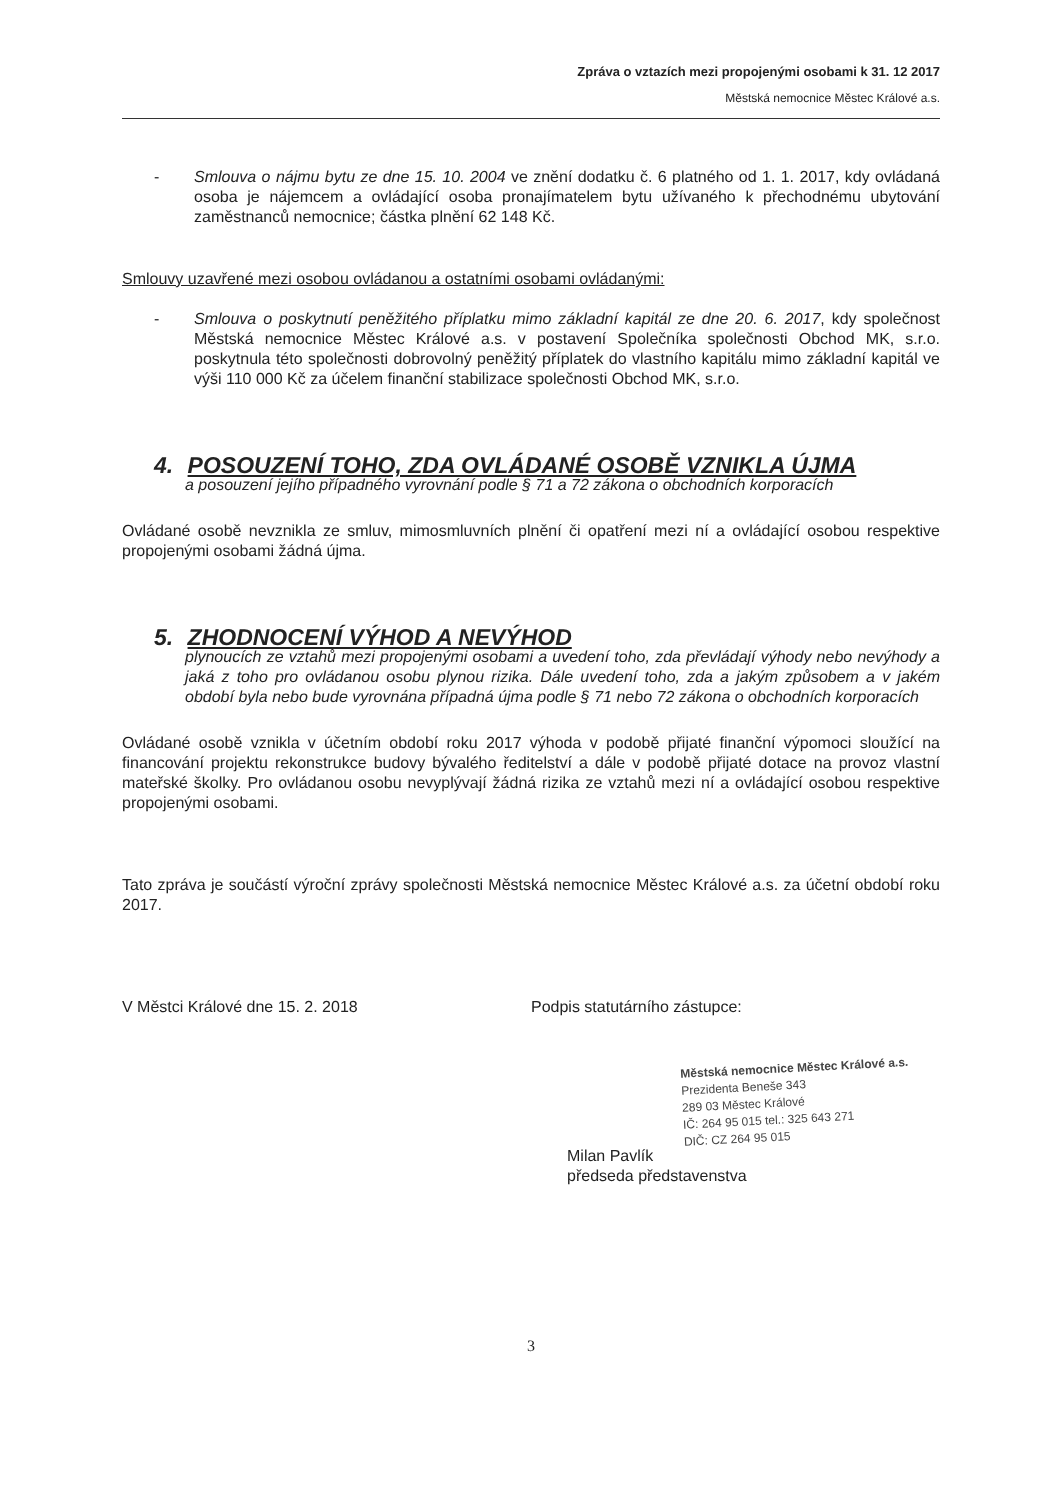Zpráva o vztazích mezi propojenými osobami k 31. 12 2017
Městská nemocnice Městec Králové a.s.
- Smlouva o nájmu bytu ze dne 15. 10. 2004 ve znění dodatku č. 6 platného od 1. 1. 2017, kdy ovládaná osoba je nájemcem a ovládající osoba pronajímatelem bytu užívaného k přechodnému ubytování zaměstnanců nemocnice; částka plnění 62 148 Kč.
Smlouvy uzavřené mezi osobou ovládanou a ostatními osobami ovládanými:
- Smlouva o poskytnutí peněžitého příplatku mimo základní kapitál ze dne 20. 6. 2017, kdy společnost Městská nemocnice Městec Králové a.s. v postavení Společníka společnosti Obchod MK, s.r.o. poskytnula této společnosti dobrovolný peněžitý příplatek do vlastního kapitálu mimo základní kapitál ve výši 110 000 Kč za účelem finanční stabilizace společnosti Obchod MK, s.r.o.
4. POSOUZENÍ TOHO, ZDA OVLÁDANÉ OSOBĚ VZNIKLA ÚJMA
a posouzení jejího případného vyrovnání podle § 71 a 72 zákona o obchodních korporacích
Ovládané osobě nevznikla ze smluv, mimosmluvních plnění či opatření mezi ní a ovládající osobou respektive propojenými osobami žádná újma.
5. ZHODNOCENÍ VÝHOD A NEVÝHOD
plynoucích ze vztahů mezi propojenými osobami a uvedení toho, zda převládají výhody nebo nevýhody a jaká z toho pro ovládanou osobu plynou rizika. Dále uvedení toho, zda a jakým způsobem a v jakém období byla nebo bude vyrovnána případná újma podle § 71 nebo 72 zákona o obchodních korporacích
Ovládané osobě vznikla v účetním období roku 2017 výhoda v podobě přijaté finanční výpomoci sloužící na financování projektu rekonstrukce budovy bývalého ředitelství a dále v podobě přijaté dotace na provoz vlastní mateřské školky. Pro ovládanou osobu nevyplývají žádná rizika ze vztahů mezi ní a ovládající osobou respektive propojenými osobami.
Tato zpráva je součástí výroční zprávy společnosti Městská nemocnice Městec Králové a.s. za účetní období roku 2017.
V Městci Králové dne 15. 2. 2018 Podpis statutárního zástupce:
Městská nemocnice Městec Králové a.s.
Prezidenta Beneše 343
289 03 Městec Králové
IČ: 264 95 015 tel.: 325 643 271
DIČ: CZ 264 95 015
Milan Pavlík
předseda představenstva
3